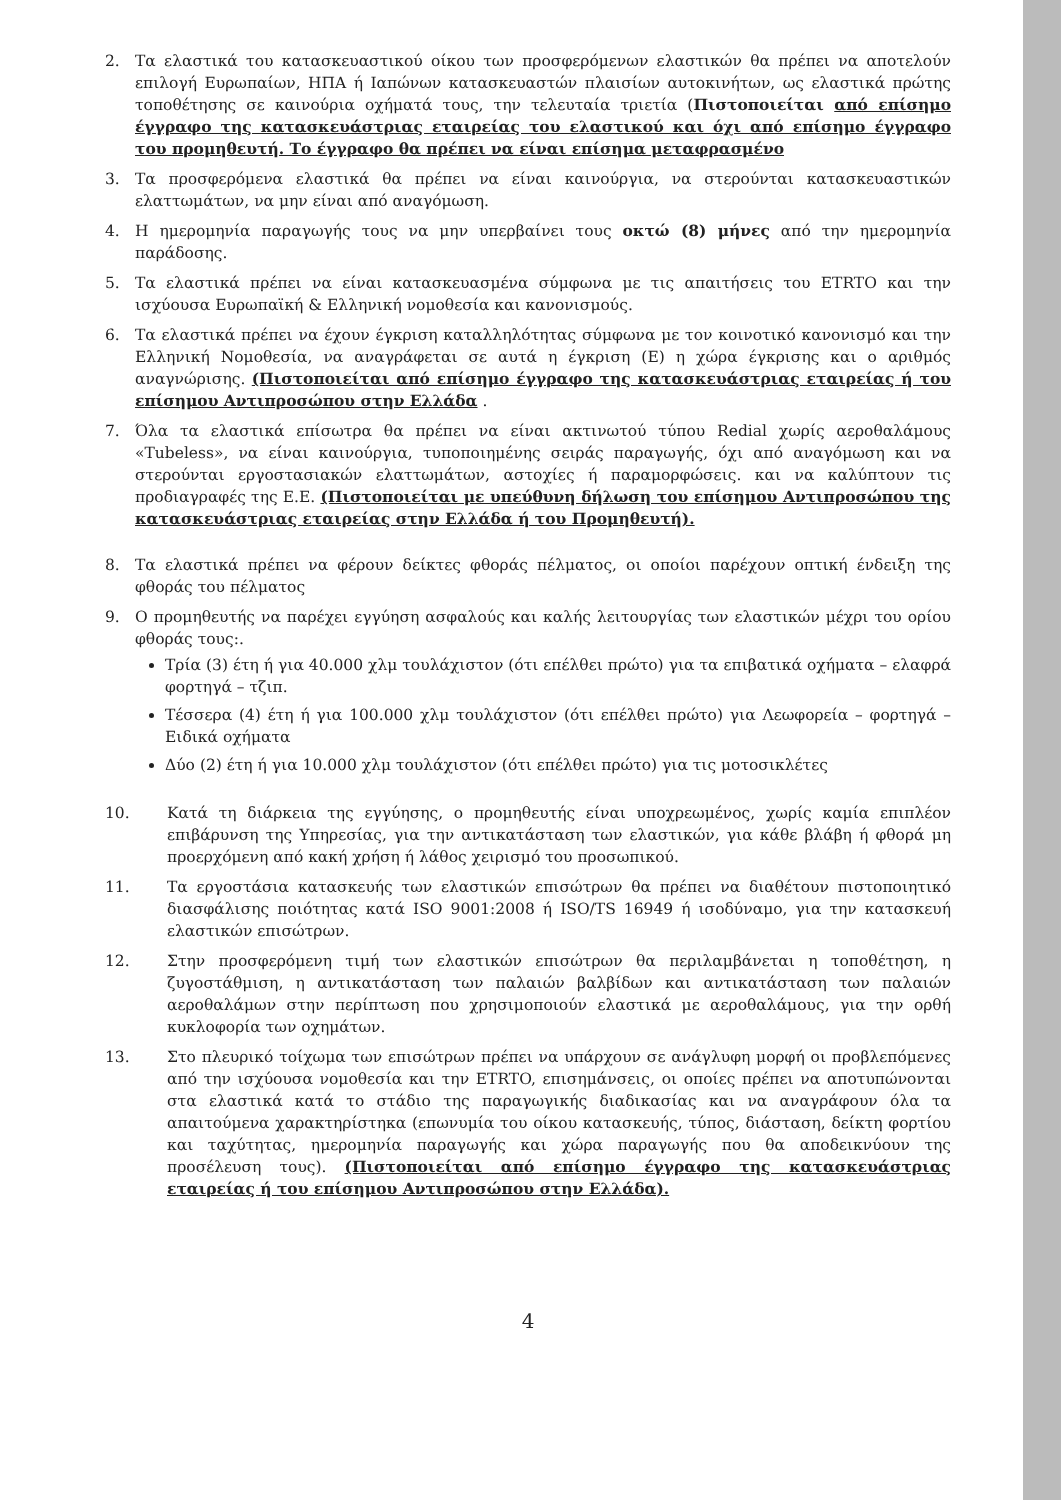2. Τα ελαστικά του κατασκευαστικού οίκου των προσφερόμενων ελαστικών θα πρέπει να αποτελούν επιλογή Ευρωπαίων, ΗΠΑ ή Ιαπώνων κατασκευαστών πλαισίων αυτοκινήτων, ως ελαστικά πρώτης τοποθέτησης σε καινούρια οχήματά τους, την τελευταία τριετία (Πιστοποιείται από επίσημο έγγραφο της κατασκευάστριας εταιρείας του ελαστικού και όχι από επίσημο έγγραφο του προμηθευτή. Το έγγραφο θα πρέπει να είναι επίσημα μεταφρασμένο
3. Τα προσφερόμενα ελαστικά θα πρέπει να είναι καινούργια, να στερούνται κατασκευαστικών ελαττωμάτων, να μην είναι από αναγόμωση.
4. Η ημερομηνία παραγωγής τους να μην υπερβαίνει τους οκτώ (8) μήνες από την ημερομηνία παράδοσης.
5. Τα ελαστικά πρέπει να είναι κατασκευασμένα σύμφωνα με τις απαιτήσεις του ETRTO και την ισχύουσα Ευρωπαϊκή & Ελληνική νομοθεσία και κανονισμούς.
6. Τα ελαστικά πρέπει να έχουν έγκριση καταλληλότητας σύμφωνα με τον κοινοτικό κανονισμό και την Ελληνική Νομοθεσία, να αναγράφεται σε αυτά η έγκριση (Ε) η χώρα έγκρισης και ο αριθμός αναγνώρισης. (Πιστοποιείται από επίσημο έγγραφο της κατασκευάστριας εταιρείας ή του επίσημου Αντιπροσώπου στην Ελλάδα .
7. Όλα τα ελαστικά επίσωτρα θα πρέπει να είναι ακτινωτού τύπου Redial χωρίς αεροθαλάμους «Tubeless», να είναι καινούργια, τυποποιημένης σειράς παραγωγής, όχι από αναγόμωση και να στερούνται εργοστασιακών ελαττωμάτων, αστοχίες ή παραμορφώσεις. και να καλύπτουν τις προδιαγραφές της Ε.Ε. (Πιστοποιείται με υπεύθυνη δήλωση του επίσημου Αντιπροσώπου της κατασκευάστριας εταιρείας στην Ελλάδα ή του Προμηθευτή).
8. Τα ελαστικά πρέπει να φέρουν δείκτες φθοράς πέλματος, οι οποίοι παρέχουν οπτική ένδειξη της φθοράς του πέλματος
9. Ο προμηθευτής να παρέχει εγγύηση ασφαλούς και καλής λειτουργίας των ελαστικών μέχρι του ορίου φθοράς τους:.
Τρία (3) έτη ή για 40.000 χλμ τουλάχιστον (ότι επέλθει πρώτο) για τα επιβατικά οχήματα – ελαφρά φορτηγά – τζιπ.
Τέσσερα (4) έτη ή για 100.000 χλμ τουλάχιστον (ότι επέλθει πρώτο) για Λεωφορεία – φορτηγά – Ειδικά οχήματα
Δύο (2) έτη ή για 10.000 χλμ τουλάχιστον (ότι επέλθει πρώτο) για τις μοτοσικλέτες
10. Κατά τη διάρκεια της εγγύησης, ο προμηθευτής είναι υποχρεωμένος, χωρίς καμία επιπλέον επιβάρυνση της Υπηρεσίας, για την αντικατάσταση των ελαστικών, για κάθε βλάβη ή φθορά μη προερχόμενη από κακή χρήση ή λάθος χειρισμό του προσωπικού.
11. Τα εργοστάσια κατασκευής των ελαστικών επισώτρων θα πρέπει να διαθέτουν πιστοποιητικό διασφάλισης ποιότητας κατά ISO 9001:2008 ή ISO/TS 16949 ή ισοδύναμο, για την κατασκευή ελαστικών επισώτρων.
12. Στην προσφερόμενη τιμή των ελαστικών επισώτρων θα περιλαμβάνεται η τοποθέτηση, η ζυγοστάθμιση, η αντικατάσταση των παλαιών βαλβίδων και αντικατάσταση των παλαιών αεροθαλάμων στην περίπτωση που χρησιμοποιούν ελαστικά με αεροθαλάμους, για την ορθή κυκλοφορία των οχημάτων.
13. Στο πλευρικό τοίχωμα των επισώτρων πρέπει να υπάρχουν σε ανάγλυφη μορφή οι προβλεπόμενες από την ισχύουσα νομοθεσία και την ETRTO, επισημάνσεις, οι οποίες πρέπει να αποτυπώνονται στα ελαστικά κατά το στάδιο της παραγωγικής διαδικασίας και να αναγράφουν όλα τα απαιτούμενα χαρακτηρίστηκα (επωνυμία του οίκου κατασκευής, τύπος, διάσταση, δείκτη φορτίου και ταχύτητας, ημερομηνία παραγωγής και χώρα παραγωγής που θα αποδεικνύουν της προσέλευση τους). (Πιστοποιείται από επίσημο έγγραφο της κατασκευάστριας εταιρείας ή του επίσημου Αντιπροσώπου στην Ελλάδα).
4